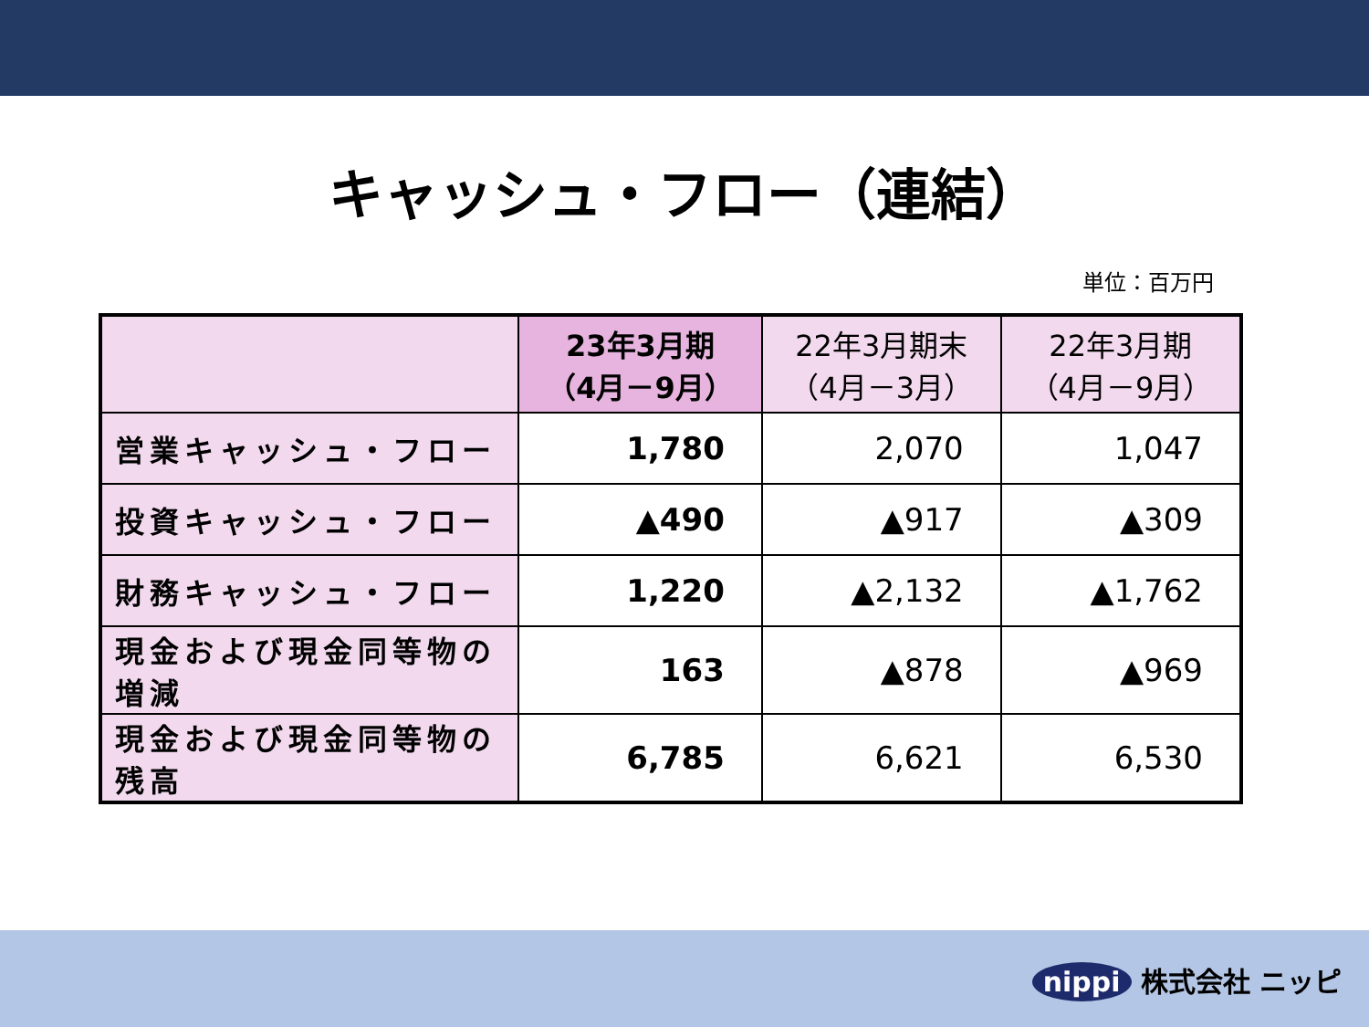キャッシュ・フロー（連結）
単位：百万円
| | 23年3月期 （4月－9月） | 22年3月期末 （4月－3月） | 22年3月期 （4月－9月） |
| --- | --- | --- | --- |
| 営業キャッシュ・フロー | 1,780 | 2,070 | 1,047 |
| 投資キャッシュ・フロー | ▲490 | ▲917 | ▲309 |
| 財務キャッシュ・フロー | 1,220 | ▲2,132 | ▲1,762 |
| 現金および現金同等物の増減 | 163 | ▲878 | ▲969 |
| 現金および現金同等物の残高 | 6,785 | 6,621 | 6,530 |
nippi 株式会社 ニッピ